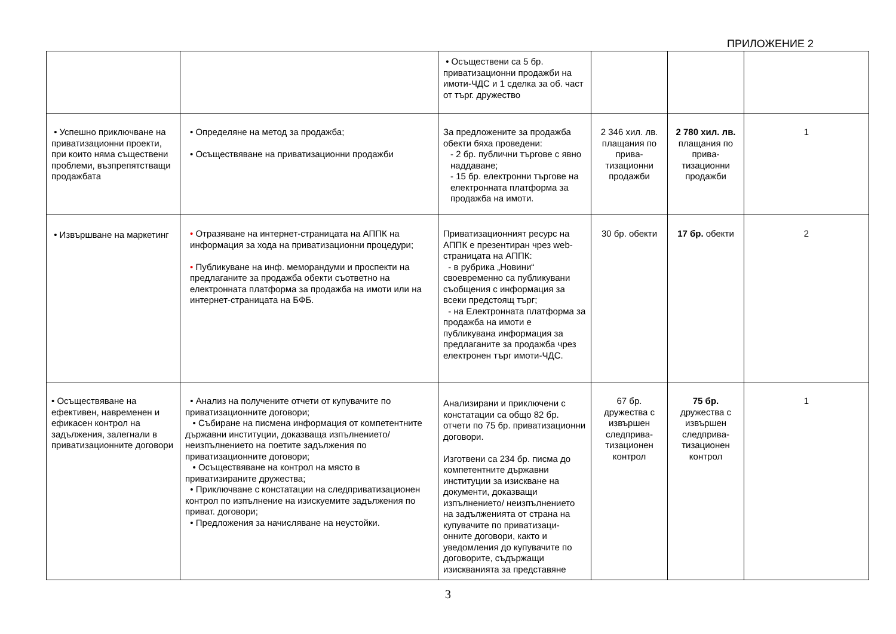ПРИЛОЖЕНИЕ 2
| | | • Осъществени са 5 бр. приватизационни продажби на имоти-ЧДС и 1 сделка за об. част от търг. дружество | | | |
| • Успешно приключване на приватизационни проекти, при които няма съществени проблеми, възпрепятстващи продажбата | • Определяне на метод за продажба; • Осъществяване на приватизационни продажби | За предложените за продажба обекти бяха проведени: - 2 бр. публични търгове с явно наддаване; - 15 бр. електронни търгове на електронната платформа за продажба на имоти. | 2 346 хил. лв. плащания по прива-тизационни продажби | 2 780 хил. лв. плащания по прива-тизационни продажби | 1 |
| • Извършване на маркетинг | • Отразяване на интернет-страницата на АППК на информация за хода на приватизационни процедури; • Публикуване на инф. меморандуми и проспекти на предлаганите за продажба обекти съответно на електронната платформа за продажба на имоти или на интернет-страницата на БФБ. | Приватизационният ресурс на АППК е презентиран чрез web-страницата на АППК: - в рубрика „Новини“ своевременно са публикувани съобщения с информация за всеки предстоящ търг; - на Електронната платформа за продажба на имоти е публикувана информация за предлаганите за продажба чрез електронен търг имоти-ЧДС. | 30 бр. обекти | 17 бр. обекти | 2 |
| • Осъществяване на ефективен, навременен и ефикасен контрол на задължения, залегнали в приватизационните договори | • Анализ на получените отчети от купувачите по приватизационните договори; • Събиране на писмена информация от компетентните държавни институции, доказваща изпълнението/ неизпълнението на поетите задължения по приватизационните договори; • Осъществяване на контрол на място в приватизираните дружества; • Приключване с констатации на следприватизационен контрол по изпълнение на изискуемите задължения по приват. договори; • Предложения за начисляване на неустойки. | Анализирани и приключени с констатации са общо 82 бр. отчети по 75 бр. приватизационни договори. Изготвени са 234 бр. писма до компетентните държавни институции за изискване на документи, доказващи изпълнението/ неизпълнението на задълженията от страна на купувачите по приватизаци-онните договори, както и уведомления до купувачите по договорите, съдържащи изискванията за представяне | 67 бр. дружества с извършен следприва-тизационен контрол | 75 бр. дружества с извършен следприва-тизационен контрол | 1 |
3